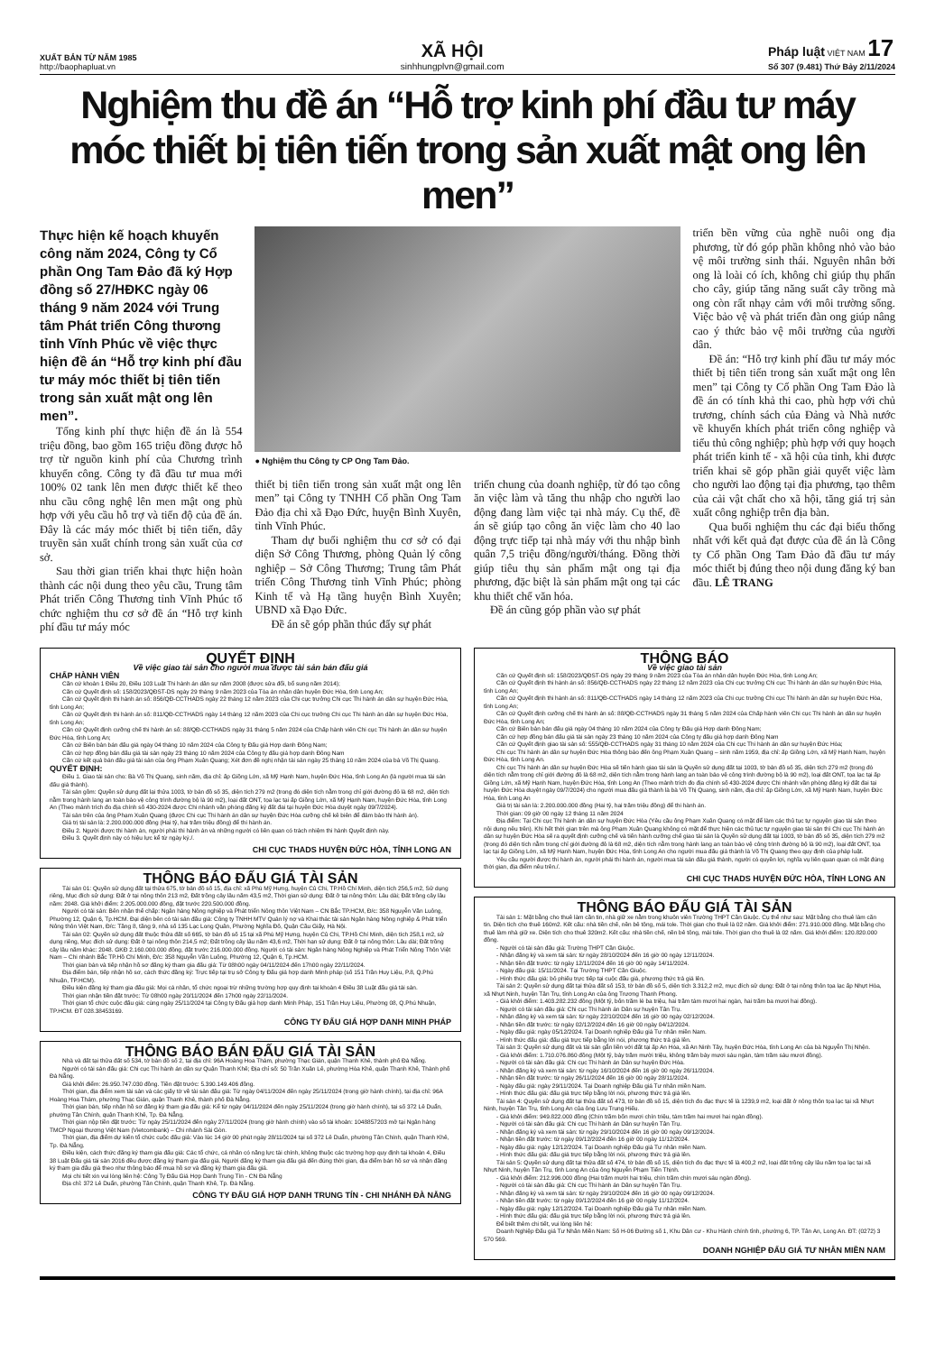XUẤT BẢN TỪ NĂM 1985
http://baophapluat.vn
XÃ HỘI
sinhhungplvn@gmail.com
Pháp luật VIỆT NAM 17
Số 307 (9.481) Thứ Bảy 2/11/2024
Nghiệm thu đề án “Hỗ trợ kinh phí đầu tư máy móc thiết bị tiên tiến trong sản xuất mật ong lên men”
Thực hiện kế hoạch khuyến công năm 2024, Công ty Cổ phần Ong Tam Đảo đã ký Hợp đồng số 27/HĐKC ngày 06 tháng 9 năm 2024 với Trung tâm Phát triển Công thương tỉnh Vĩnh Phúc về việc thực hiện đề án “Hỗ trợ kinh phí đầu tư máy móc thiết bị tiên tiến trong sản xuất mật ong lên men”.
Tổng kinh phí thực hiện đề án là 554 triệu đồng, bao gồm 165 triệu đồng được hỗ trợ từ nguồn kinh phí của Chương trình khuyến công. Công ty đã đầu tư mua mới 100% 02 tank lên men được thiết kế theo nhu cầu công nghệ lên men mật ong phù hợp với yêu cầu hỗ trợ và tiến độ của đề án. Đây là các máy móc thiết bị tiên tiến, dây truyền sản xuất chính trong sản xuất của cơ sở.
Sau thời gian triển khai thực hiện hoàn thành các nội dung theo yêu cầu, Trung tâm Phát triển Công Thương tỉnh Vĩnh Phúc tổ chức nghiệm thu cơ sở đề án “Hỗ trợ kinh phí đầu tư máy móc
● Nghiệm thu Công ty CP Ong Tam Đảo.
thiết bị tiên tiến trong sản xuất mật ong lên men” tại Công ty TNHH Cổ phần Ong Tam Đảo địa chỉ xã Đạo Đức, huyện Bình Xuyên, tỉnh Vĩnh Phúc.
Tham dự buổi nghiệm thu cơ sở có đại diện Sở Công Thương, phòng Quản lý công nghiệp – Sở Công Thương; Trung tâm Phát triển Công Thương tỉnh Vĩnh Phúc; phòng Kinh tế và Hạ tầng huyện Bình Xuyên; UBND xã Đạo Đức.
Đề án sẽ góp phần thúc đẩy sự phát
triển chung của doanh nghiệp, từ đó tạo công ăn việc làm và tăng thu nhập cho người lao động đang làm việc tại nhà máy. Cụ thể, đề án sẽ giúp tạo công ăn việc làm cho 40 lao động trực tiếp tại nhà máy với thu nhập bình quân 7,5 triệu đồng/người/tháng. Đồng thời giúp tiêu thụ sản phẩm mật ong tại địa phương, đặc biệt là sản phẩm mật ong tại các khu thiết chế văn hóa.
Đề án cũng góp phần vào sự phát
triển bền vững của nghề nuôi ong địa phương, từ đó góp phần không nhỏ vào bảo vệ môi trường sinh thái. Nguyên nhân bởi ong là loài có ích, không chỉ giúp thụ phấn cho cây, giúp tăng năng suất cây trồng mà ong còn rất nhạy cảm với môi trường sống. Việc bảo vệ và phát triển đàn ong giúp nâng cao ý thức bảo vệ môi trường của người dân.
Đề án: “Hỗ trợ kinh phí đầu tư máy móc thiết bị tiên tiến trong sản xuất mật ong lên men” tại Công ty Cổ phần Ong Tam Đảo là đề án có tính khả thi cao, phù hợp với chủ trương, chính sách của Đảng và Nhà nước về khuyến khích phát triển công nghiệp và tiểu thủ công nghiệp; phù hợp với quy hoạch phát triển kinh tế - xã hội của tỉnh, khi được triển khai sẽ góp phần giải quyết việc làm cho người lao động tại địa phương, tạo thêm của cải vật chất cho xã hội, tăng giá trị sản xuất công nghiệp trên địa bàn.
Qua buổi nghiệm thu các đại biểu thống nhất với kết quả đạt được của đề án là Công ty Cổ phần Ong Tam Đảo đã đầu tư máy móc thiết bị đúng theo nội dung đăng ký ban đầu. LÊ TRANG
QUYẾT ĐỊNH
Về việc giao tài sản cho người mua được tài sản bán đấu giá
CHẤP HÀNH VIÊN
Căn cứ khoản 1 Điều 20, Điều 103 Luật Thi hành án dân sự năm 2008 (được sửa đổi, bổ sung năm 2014);
Căn cứ Quyết định số: 158/2023/QĐST-DS ngày 29 tháng 9 năm 2023 của Tòa án nhân dân huyện Đức Hòa, tỉnh Long An;
Căn cứ Quyết định thi hành án số: 856/QĐ-CCTHADS ngày 22 tháng 12 năm 2023 của Chi cục trưởng Chi cục Thi hành án dân sự huyện Đức Hòa, tỉnh Long An;
Căn cứ Quyết định thi hành án số: 811/QĐ-CCTHADS ngày 14 tháng 12 năm 2023 của Chi cục trưởng Chi cục Thi hành án dân sự huyện Đức Hòa, tỉnh Long An;
Căn cứ Quyết định cưỡng chế thi hành án số: 88/QĐ-CCTHADS ngày 31 tháng 5 năm 2024 của Chấp hành viên Chi cục Thi hành án dân sự huyện Đức Hòa, tỉnh Long An;
Căn cứ Biên bản bán đấu giá ngày 04 tháng 10 năm 2024 của Công ty Đấu giá Hợp danh Đông Nam;
Căn cứ hợp đồng bán đấu giá tài sản ngày 23 tháng 10 năm 2024 của Công ty đấu giá hợp danh Đông Nam
Căn cứ kết quả bán đấu giá tài sản của ông Phạm Xuân Quang; Xét đơn đề nghị nhận tài sản ngày 25 tháng 10 năm 2024 của bà Võ Thị Quang.
QUYẾT ĐỊNH:
Điều 1. Giao tài sản cho: Bà Võ Thị Quang, sinh năm, địa chỉ: ấp Giồng Lớn, xã Mỹ Hạnh Nam, huyện Đức Hòa, tỉnh Long An (là người mua tài sản đấu giá thành).
Tài sản gồm: Quyền sử dụng đất lại thửa 1003, tờ bản đồ số 35, diện tích 279 m2 (trong đó diện tích nằm trong chỉ giới đường đỏ là 68 m2, diện tích nằm trong hành lang an toàn bảo vệ công trình đường bộ là 90 m2), loại đất ONT, tọa lạc tại ấp Giồng Lớn, xã Mỹ Hạnh Nam, huyện Đức Hòa, tỉnh Long An (Theo mảnh trích đo địa chính số 430-2024 được Chi nhánh văn phòng đăng ký đất đai tại huyện Đức Hòa duyệt ngày 09/7/2024).
Tài sản trên của ông Phạm Xuân Quang (được Chi cục Thi hành án dân sự huyện Đức Hòa cưỡng chế kê biên để đảm bảo thi hành án).
Giá trị tài sản là: 2.200.000.000 đồng (Hai tỷ, hai trăm triệu đồng) để thi hành án.
Điều 2. Người được thi hành án, người phải thi hành án và những người có liên quan có trách nhiệm thi hành Quyết định này.
Điều 3. Quyết định này có hiệu lực kể từ ngày ký./.
CHI CỤC THADS HUYỆN ĐỨC HÒA, TỈNH LONG AN
THÔNG BÁO ĐẤU GIÁ TÀI SẢN
Tài sản 01: Quyền sử dụng đất tại thửa 675, tờ bản đồ số 15, địa chỉ: xã Phú Mỹ Hưng, huyện Củ Chi, TP.Hồ Chí Minh, diện tích 256,5 m2, Sử dụng riêng, Mục đích sử dụng: Đất ở tại nông thôn 213 m2, Đất trồng cây lâu năm 43,5 m2, Thời gian sử dụng: Đất ở tại nông thôn: Lâu dài; Đất trồng cây lâu năm: 2048. Giá khởi điểm: 2.205.000.000 đồng, đặt trước 220.500.000 đồng.
Người có tài sản: Bên nhận thế chấp: Ngân hàng Nông nghiệp và Phát triển Nông thôn Việt Nam – CN Bắc TP.HCM, Đ/c: 358 Nguyễn Văn Luông, Phường 12, Quận 6, Tp.HCM. Đại diện bên có tài sản đấu giá: Công ty TNHH MTV Quản lý nợ và Khai thác tài sản Ngân hàng Nông nghiệp & Phát triển Nông thôn Việt Nam, Đ/c: Tầng 8, tầng 9, nhà số 135 Lạc Long Quân, Phường Nghĩa Đô, Quận Cầu Giấy, Hà Nội.
Tài sản 02: Quyền sử dụng đất thuộc thửa đất số 665, tờ bản đồ số 15 tại xã Phú Mỹ Hưng, huyện Củ Chi, TP.Hồ Chí Minh, diện tích 258,1 m2, sử dụng riêng, Mục đích sử dụng: Đất ở tại nông thôn 214,5 m2; Đất trồng cây lâu năm 43,6 m2, Thời hạn sử dụng: Đất ở tại nông thôn: Lâu dài; Đất trồng cây lâu năm khác: 2048. GKĐ 2.160.000.000 đồng, đặt trước 216.000.000 đồng. Người có tài sản: Ngân hàng Nông Nghiệp và Phát Triển Nông Thôn Việt Nam – Chi nhánh Bắc TP.Hồ Chí Minh, Đ/c: 358 Nguyễn Văn Luông, Phường 12, Quận 6, Tp.HCM.
Thời gian bán và tiếp nhận hồ sơ đăng ký tham gia đấu giá: Từ 08h00 ngày 04/11/2024 đến 17h00 ngày 22/11/2024.
Địa điểm bán, tiếp nhận hồ sơ, cách thức đăng ký: Trực tiếp tại trụ sở Công ty Đấu giá hợp danh Minh pháp (số 151 Trần Huy Liệu, P.8, Q.Phú Nhuận, TP.HCM).
Điều kiện đăng ký tham gia đấu giá: Mọi cá nhân, tổ chức ngoại trừ những trường hợp quy định tại khoản 4 Điều 38 Luật đấu giá tài sản.
Thời gian nhận tiền đặt trước: Từ 08h00 ngày 20/11/2024 đến 17h00 ngày 22/11/2024.
Thời gian tổ chức cuộc đấu giá: cùng ngày 25/11/2024 tại Công ty Đấu giá hợp danh Minh Pháp, 151 Trần Huy Liệu, Phường 08, Q.Phú Nhuận, TP.HCM. ĐT 028.38453169.
CÔNG TY ĐẤU GIÁ HỢP DANH MINH PHÁP
THÔNG BÁO BÁN ĐẤU GIÁ TÀI SẢN
Nhà và đất tại thửa đất số 534, tờ bản đồ số 2, tại địa chỉ: 96A Hoàng Hoa Thám, phường Thạc Gián, quận Thanh Khê, thành phố Đà Nẵng.
Người có tài sản đấu giá: Chi cục Thi hành án dân sự Quận Thanh Khê; Địa chỉ số: 50 Trần Xuân Lê, phường Hòa Khê, quận Thanh Khê, Thành phố Đà Nẵng.
Giá khởi điểm: 26.950.747.030 đồng. Tiền đặt trước: 5.390.149.406 đồng.
Thời gian, địa điểm xem tài sản và các giấy tờ về tài sản đấu giá: Từ ngày 04/11/2024 đến ngày 25/11/2024 (trong giờ hành chính), tại địa chỉ: 96A Hoàng Hoa Thám, phường Thạc Gián, quận Thanh Khê, thành phố Đà Nẵng.
Thời gian bán, tiếp nhận hồ sơ đăng ký tham gia đấu giá: Kể từ ngày 04/11/2024 đến ngày 25/11/2024 (trong giờ hành chính), tại số 372 Lê Duẩn, phường Tân Chính, quận Thanh Khê, Tp. Đà Nẵng.
Thời gian nộp tiền đặt trước: Từ ngày 25/11/2024 đến ngày 27/11/2024 (trong giờ hành chính) vào số tài khoản: 1048857203 mở tại Ngân hàng TMCP Ngoại thương Việt Nam (Vietcombank) – Chi nhánh Sài Gòn.
Thời gian, địa điểm dự kiến tổ chức cuộc đấu giá: Vào lúc 14 giờ 00 phút ngày 28/11/2024 tại số 372 Lê Duẩn, phường Tân Chính, quận Thanh Khê, Tp. Đà Nẵng.
Điều kiện, cách thức đăng ký tham gia đấu giá: Các tổ chức, cá nhân có năng lực tài chính, không thuộc các trường hợp quy định tại khoản 4, Điều 38 Luật Đấu giá tài sản 2016 đều được đăng ký tham gia đấu giá. Người đăng ký tham gia đấu giá đến đúng thời gian, địa điểm bán hồ sơ và nhận đăng ký tham gia đấu giá theo như thông báo để mua hồ sơ và đăng ký tham gia đấu giá.
Mọi chi tiết xin vui lòng liên hệ: Công Ty Đấu Giá Hợp Danh Trung Tín - CN Đà Nẵng
Địa chỉ: 372 Lê Duẩn, phường Tân Chính, quận Thanh Khê, Tp. Đà Nẵng.
CÔNG TY ĐẤU GIÁ HỢP DANH TRUNG TÍN - CHI NHÁNH ĐÀ NẴNG
THÔNG BÁO
Về việc giao tài sản
Căn cứ Quyết định số: 158/2023/QĐST-DS ngày 29 tháng 9 năm 2023 của Tòa án nhân dân huyện Đức Hòa, tỉnh Long An;
Căn cứ Quyết định thi hành án số: 856/QĐ-CCTHADS ngày 22 tháng 12 năm 2023 của Chi cục trưởng Chi cục Thi hành án dân sự huyện Đức Hòa, tỉnh Long An;
Căn cứ Quyết định thi hành án số: 811/QĐ-CCTHADS ngày 14 tháng 12 năm 2023 của Chi cục trưởng Chi cục Thi hành án dân sự huyện Đức Hòa, tỉnh Long An;
Căn cứ Quyết định cưỡng chế thi hành án số: 88/QĐ-CCTHADS ngày 31 tháng 5 năm 2024 của Chấp hành viên Chi cục Thi hành án dân sự huyện Đức Hòa, tỉnh Long An;
Căn cứ Biên bản bán đấu giá ngày 04 tháng 10 năm 2024 của Công ty Đấu giá Hợp danh Đông Nam;
Căn cứ hợp đồng bán đấu giá tài sản ngày 23 tháng 10 năm 2024 của Công ty đấu giá hợp danh Đông Nam
Căn cứ Quyết định giao tài sản số: 555/QĐ-CCTHADS ngày 31 tháng 10 năm 2024 của Chi cục Thi hành án dân sự huyện Đức Hòa;
Chi cục Thi hành án dân sự huyện Đức Hòa thông báo đến ông Phạm Xuân Quang – sinh năm 1959, địa chỉ: ấp Giồng Lớn, xã Mỹ Hạnh Nam, huyện Đức Hòa, tỉnh Long An.
Chi cục Thi hành án dân sự huyện Đức Hòa sẽ tiến hành giao tài sản là Quyền sử dụng đất tại 1003, tờ bản đồ số 35, diện tích 279 m2 (trong đó diện tích nằm trong chỉ giới đường đỏ là 68 m2, diện tích nằm trong hành lang an toàn bảo vệ công trình đường bộ là 90 m2), loại đất ONT, tọa lạc tại ấp Giồng Lớn, xã Mỹ Hạnh Nam, huyện Đức Hòa, tỉnh Long An (Theo mảnh trích đo địa chính số 430-2024 được Chi nhánh văn phòng đăng ký đất đai tại huyện Đức Hòa duyệt ngày 09/7/2024) cho người mua đấu giá thành là bà Võ Thị Quang, sinh năm, địa chỉ: ấp Giồng Lớn, xã Mỹ Hạnh Nam, huyện Đức Hòa, tỉnh Long An
Giá trị tài sản là: 2.200.000.000 đồng (Hai tỷ, hai trăm triệu đồng) để thi hành án.
Thời gian: 09 giờ 00 ngày 12 tháng 11 năm 2024
Địa điểm: Tại Chi cục Thi hành án dân sự huyện Đức Hòa (Yêu cầu ông Phạm Xuân Quang có mặt để làm các thủ tục tự nguyện giao tài sản theo nội dung nêu trên). Khi hết thời gian trên mà ông Phạm Xuân Quang không có mặt để thực hiện các thủ tục tự nguyện giao tài sản thì Chi cục Thi hành án dân sự huyện Đức Hòa sẽ ra quyết định cưỡng chế và tiến hành cưỡng chế giao tài sản là Quyền sử dụng đất tại 1003, tờ bản đồ số 35, diện tích 279 m2 (trong đó diện tích nằm trong chỉ giới đường đỏ là 68 m2, diện tích nằm trong hành lang an toàn bảo vệ công trình đường bộ là 90 m2), loại đất ONT, tọa lạc tại ấp Giồng Lớn, xã Mỹ Hạnh Nam, huyện Đức Hòa, tỉnh Long An cho người mua đấu giá thành là Võ Thị Quang theo quy định của pháp luật.
Yêu cầu người được thi hành án, người phải thi hành án, người mua tài sản đấu giá thành, người có quyền lợi, nghĩa vụ liên quan quan có mặt đúng thời gian, địa điểm nêu trên./.
CHI CỤC THADS HUYỆN ĐỨC HÒA, TỈNH LONG AN
THÔNG BÁO ĐẤU GIÁ TÀI SẢN
Tài sản 1: Mặt bằng cho thuê làm căn tin, nhà giữ xe nằm trong khuôn viên Trường THPT Cần Giuộc. Cụ thể như sau: Mặt bằng cho thuê làm căn tin. Diện tích cho thuê 160m2. Kết cấu: nhà tiền chế, nền bê tông, mái tole. Thời gian cho thuê là 02 năm. Giá khởi điểm: 271.910.000 đồng. Mặt bằng cho thuê làm nhà giữ xe. Diện tích cho thuê 320m2. Kết cấu: nhà tiền chế, nền bê tông, mái tole. Thời gian cho thuê là 02 năm. Giá khởi điểm: 120.820.000 đồng.
- Người có tài sản đấu giá: Trường THPT Cần Giuộc.
- Nhận đăng ký và xem tài sản: từ ngày 28/10/2024 đến 16 giờ 00 ngày 12/11/2024.
- Nhận tiền đặt trước: từ ngày 12/11/2024 đến 16 giờ 00 ngày 14/11/2024.
- Ngày đấu giá: 15/11/2024. Tại Trường THPT Cần Giuộc.
- Hình thức đấu giá: bỏ phiếu trực tiếp tại cuộc đấu giá, phương thức trả giá lên.
Tài sản 2: Quyền sử dụng đất tại thửa đất số 153, tờ bản đồ số 5, diện tích 3.312,2 m2, mục đích sử dụng: Đất ở tại nông thôn tọa lạc ấp Nhựt Hòa, xã Nhựt Ninh, huyện Tân Trụ, tỉnh Long An của ông Trương Thanh Phong.
- Giá khởi điểm: 1.403.282.232 đồng (Một tỷ, bốn trăm lẻ ba triệu, hai trăm tám mươi hai ngàn, hai trăm ba mươi hai đồng).
- Người có tài sản đấu giá: Chi cục Thi hành án Dân sự huyện Tân Trụ.
- Nhận đăng ký và xem tài sản: từ ngày 22/10/2024 đến 16 giờ 00 ngày 02/12/2024.
- Nhận tiền đặt trước: từ ngày 02/12/2024 đến 16 giờ 00 ngày 04/12/2024.
- Ngày đấu giá: ngày 05/12/2024. Tại Doanh nghiệp Đấu giá Tư nhân miền Nam.
- Hình thức đấu giá: đấu giá trực tiếp bằng lời nói, phương thức trả giá lên.
Tài sản 3: Quyền sử dụng đất và tài sản gắn liền với đất tại ấp An Hòa, xã An Ninh Tây, huyện Đức Hòa, tỉnh Long An của bà Nguyễn Thị Nhện.
- Giá khởi điểm: 1.710.076.860 đồng (Một tỷ, bảy trăm mười triệu, không trăm bảy mươi sáu ngàn, tám trăm sáu mươi đồng).
- Người có tài sản đấu giá: Chi cục Thi hành án Dân sự huyện Đức Hòa.
- Nhận đăng ký và xem tài sản: từ ngày 16/10/2024 đến 16 giờ 00 ngày 26/11/2024.
- Nhận tiền đặt trước: từ ngày 26/11/2024 đến 16 giờ 00 ngày 28/11/2024.
- Ngày đấu giá: ngày 29/11/2024. Tại Doanh nghiệp Đấu giá Tư nhân miền Nam.
- Hình thức đấu giá: đấu giá trực tiếp bằng lời nói, phương thức trả giá lên.
Tài sản 4: Quyền sử dụng đất tại thửa đất số 473, tờ bản đồ số 15, diện tích đo đạc thực tế là 1239,9 m2, loại đất ở nông thôn tọa lạc tại xã Nhựt Ninh, huyện Tân Trụ, tỉnh Long An của ông Lưu Trung Hiếu.
- Giá khởi điểm: 949.822.000 đồng (Chín trăm bốn mươi chín triệu, tám trăm hai mươi hai ngàn đồng).
- Người có tài sản đấu giá: Chi cục Thi hành án Dân sự huyện Tân Trụ.
- Nhận đăng ký và xem tài sản: từ ngày 29/10/2024 đến 16 giờ 00 ngày 09/12/2024.
- Nhận tiền đặt trước: từ ngày 09/12/2024 đến 16 giờ 00 ngày 11/12/2024.
- Ngày đấu giá: ngày 12/12/2024. Tại Doanh nghiệp Đấu giá Tư nhân miền Nam.
- Hình thức đấu giá: đấu giá trực tiếp bằng lời nói, phương thức trả giá lên.
Tài sản 5: Quyền sử dụng đất tại thửa đất số 474, tờ bản đồ số 15, diện tích đo đạc thực tế là 400,2 m2, loại đất trồng cây lâu năm tọa lạc tại xã Nhựt Ninh, huyện Tân Trụ, tỉnh Long An của ông Nguyễn Phạm Tiến Thịnh.
- Giá khởi điểm: 212.996.000 đồng (Hai trăm mười hai triệu, chín trăm chín mươi sáu ngàn đồng).
- Người có tài sản đấu giá: Chi cục Thi hành án Dân sự huyện Tân Trụ.
- Nhận đăng ký và xem tài sản: từ ngày 29/10/2024 đến 16 giờ 00 ngày 09/12/2024.
- Nhận tiền đặt trước: từ ngày 09/12/2024 đến 16 giờ 00 ngày 11/12/2024.
- Ngày đấu giá: ngày 12/12/2024. Tại Doanh nghiệp Đấu giá Tư nhân miền Nam.
- Hình thức đấu giá: đấu giá trực tiếp bằng lời nói, phương thức trả giá lên.
Để biết thêm chi tiết, vui lòng liên hệ:
Doanh Nghiệp Đấu giá Tư Nhân Miền Nam: Số H-06 Đường số 1, Khu Dân cư - Khu Hành chính tỉnh, phường 6, TP. Tân An, Long An. ĐT: (0272) 3 570 569.
DOANH NGHIỆP ĐẤU GIÁ TƯ NHÂN MIỀN NAM